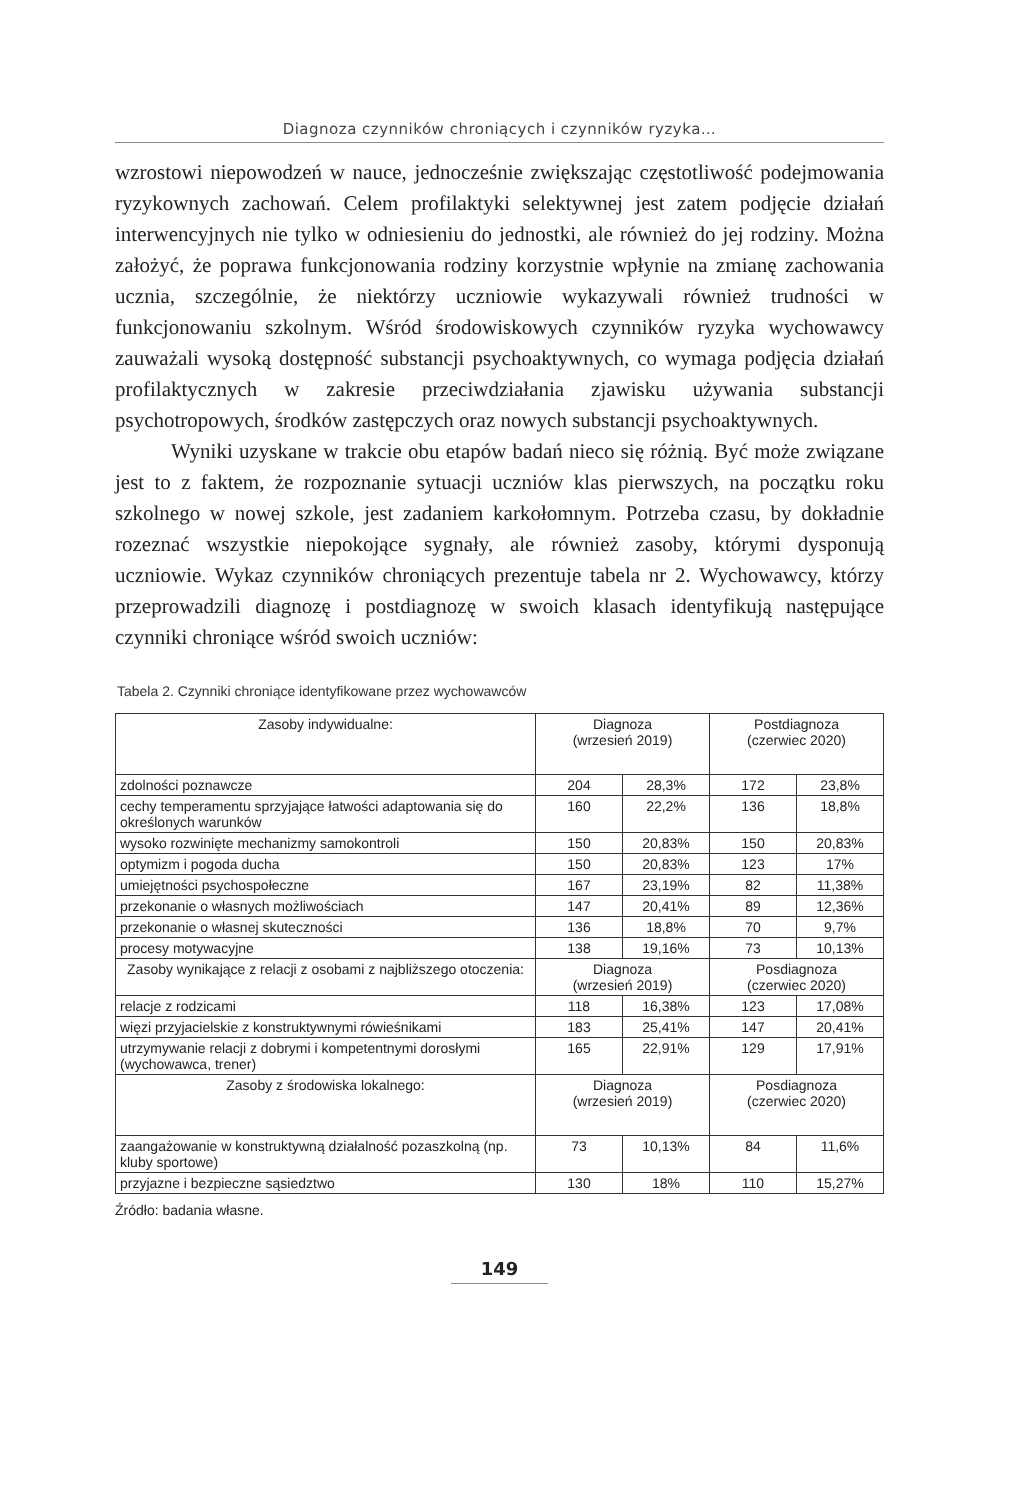Diagnoza czynników chroniących i czynników ryzyka…
wzrostowi niepowodzeń w nauce, jednocześnie zwiększając częstotliwość podejmowania ryzykownych zachowań. Celem profilaktyki selektywnej jest zatem podjęcie działań interwencyjnych nie tylko w odniesieniu do jednostki, ale również do jej rodziny. Można założyć, że poprawa funkcjonowania rodziny korzystnie wpłynie na zmianę zachowania ucznia, szczególnie, że niektórzy uczniowie wykazywali również trudności w funkcjonowaniu szkolnym. Wśród środowiskowych czynników ryzyka wychowawcy zauważali wysoką dostępność substancji psychoaktywnych, co wymaga podjęcia działań profilaktycznych w zakresie przeciwdziałania zjawisku używania substancji psychotropowych, środków zastępczych oraz nowych substancji psychoaktywnych.
Wyniki uzyskane w trakcie obu etapów badań nieco się różnią. Być może związane jest to z faktem, że rozpoznanie sytuacji uczniów klas pierwszych, na początku roku szkolnego w nowej szkole, jest zadaniem karkołomnym. Potrzeba czasu, by dokładnie rozeznać wszystkie niepokojące sygnały, ale również zasoby, którymi dysponują uczniowie. Wykaz czynników chroniących prezentuje tabela nr 2. Wychowawcy, którzy przeprowadzili diagnozę i postdiagnozę w swoich klasach identyfikują następujące czynniki chroniące wśród swoich uczniów:
Tabela 2. Czynniki chroniące identyfikowane przez wychowawców
| Zasoby indywidualne: | Diagnoza (wrzesień 2019) | | Postdiagnoza (czerwiec 2020) | |
| --- | --- | --- | --- | --- |
| zdolności poznawcze | 204 | 28,3% | 172 | 23,8% |
| cechy temperamentu sprzyjające łatwości adaptowania się do określonych warunków | 160 | 22,2% | 136 | 18,8% |
| wysoko rozwinięte mechanizmy samokontroli | 150 | 20,83% | 150 | 20,83% |
| optymizm i pogoda ducha | 150 | 20,83% | 123 | 17% |
| umiejętności psychospołeczne | 167 | 23,19% | 82 | 11,38% |
| przekonanie o własnych możliwościach | 147 | 20,41% | 89 | 12,36% |
| przekonanie o własnej skuteczności | 136 | 18,8% | 70 | 9,7% |
| procesy motywacyjne | 138 | 19,16% | 73 | 10,13% |
| Zasoby wynikające z relacji z osobami z najbliższego otoczenia: | Diagnoza (wrzesień 2019) | | Posdiagnoza (czerwiec 2020) | |
| relacje z rodzicami | 118 | 16,38% | 123 | 17,08% |
| więzi przyjacielskie z konstruktywnymi rówieśnikami | 183 | 25,41% | 147 | 20,41% |
| utrzymywanie relacji z dobrymi i kompetentnymi dorosłymi (wychowawca, trener) | 165 | 22,91% | 129 | 17,91% |
| Zasoby z środowiska lokalnego: | Diagnoza (wrzesień 2019) | | Posdiagnoza (czerwiec 2020) | |
| zaangażowanie w konstruktywną działalność pozaszkolną (np. kluby sportowe) | 73 | 10,13% | 84 | 11,6% |
| przyjazne i bezpieczne sąsiedztwo | 130 | 18% | 110 | 15,27% |
Źródło: badania własne.
149